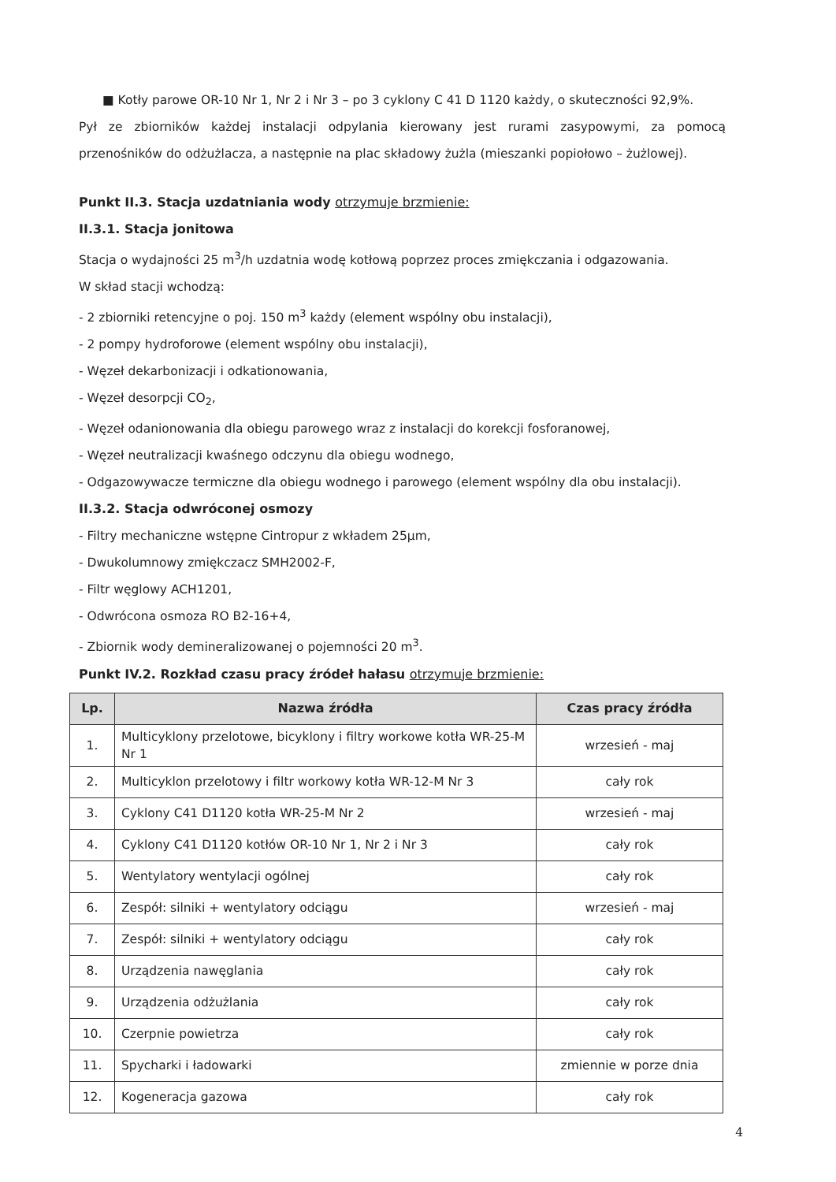■ Kotły parowe OR-10 Nr 1, Nr 2 i Nr 3 – po 3 cyklony C 41 D 1120 każdy, o skuteczności 92,9%.
Pył ze zbiorników każdej instalacji odpylania kierowany jest rurami zasypowymi, za pomocą przenośników do odżużlacza, a następnie na plac składowy żużla (mieszanki popiołowo – żużlowej).
Punkt II.3. Stacja uzdatniania wody otrzymuje brzmienie:
II.3.1. Stacja jonitowa
Stacja o wydajności 25 m<sup>3</sup>/h uzdatnia wodę kotłową poprzez proces zmiękczania i odgazowania.
W skład stacji wchodzą:
- 2 zbiorniki retencyjne o poj. 150 m<sup>3</sup> każdy (element wspólny obu instalacji),
- 2 pompy hydroforowe (element wspólny obu instalacji),
- Węzeł dekarbonizacji i odkationowania,
- Węzeł desorpcji CO<sub>2</sub>,
- Węzeł odanionowania dla obiegu parowego wraz z instalacji do korekcji fosforanowej,
- Węzeł neutralizacji kwaśnego odczynu dla obiegu wodnego,
- Odgazowywacze termiczne dla obiegu wodnego i parowego (element wspólny dla obu instalacji).
II.3.2. Stacja odwróconej osmozy
- Filtry mechaniczne wstępne Cintropur z wkładem 25µm,
- Dwukolumnowy zmiękczacz SMH2002-F,
- Filtr węglowy ACH1201,
- Odwrócona osmoza RO B2-16+4,
- Zbiornik wody demineralizowanej o pojemności 20 m<sup>3</sup>.
Punkt IV.2. Rozkład czasu pracy źródeł hałasu otrzymuje brzmienie:
| Lp. | Nazwa źródła | Czas pracy źródła |
| --- | --- | --- |
| 1. | Multicyklony przelotowe, bicyklony i filtry workowe kotła WR-25-M Nr 1 | wrzesień - maj |
| 2. | Multicyklon przelotowy i filtr workowy kotła WR-12-M Nr 3 | cały rok |
| 3. | Cyklony C41 D1120 kotła WR-25-M Nr 2 | wrzesień - maj |
| 4. | Cyklony C41 D1120 kotłów OR-10 Nr 1, Nr 2 i Nr 3 | cały rok |
| 5. | Wentylatory wentylacji ogólnej | cały rok |
| 6. | Zespół: silniki + wentylatory odciągu | wrzesień - maj |
| 7. | Zespół: silniki + wentylatory odciągu | cały rok |
| 8. | Urządzenia nawęglania | cały rok |
| 9. | Urządzenia odżużlania | cały rok |
| 10. | Czerpnie powietrza | cały rok |
| 11. | Spycharki i ładowarki | zmiennie w porze dnia |
| 12. | Kogeneracja gazowa | cały rok |
4